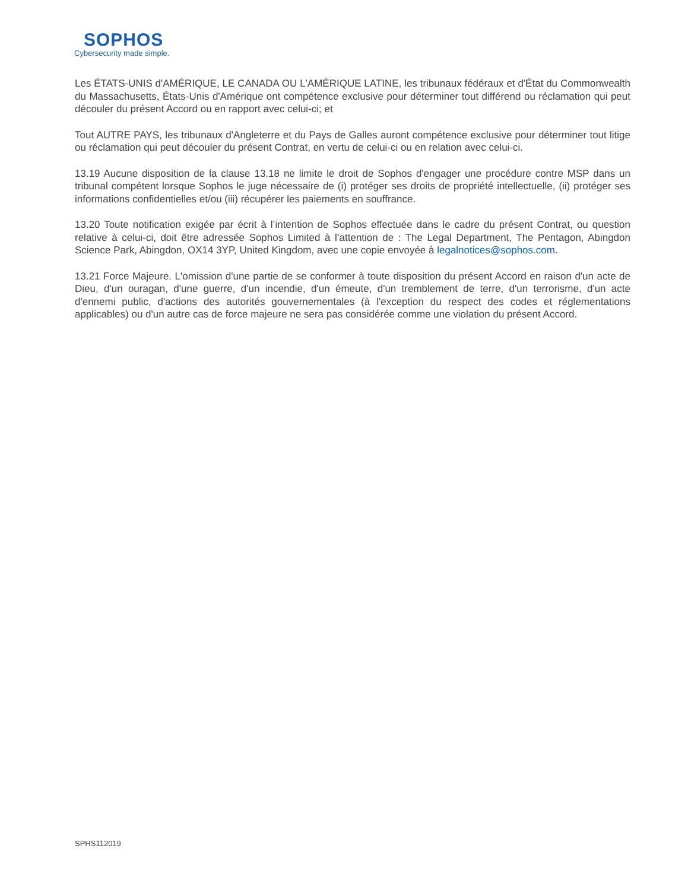SOPHOS
Cybersecurity made simple.
Les ÉTATS-UNIS d'AMÉRIQUE, LE CANADA OU L'AMÉRIQUE LATINE, les tribunaux fédéraux et d'État du Commonwealth du Massachusetts, États-Unis d'Amérique ont compétence exclusive pour déterminer tout différend ou réclamation qui peut découler du présent Accord ou en rapport avec celui-ci; et
Tout AUTRE PAYS, les tribunaux d'Angleterre et du Pays de Galles auront compétence exclusive pour déterminer tout litige ou réclamation qui peut découler du présent Contrat, en vertu de celui-ci ou en relation avec celui-ci.
13.19 Aucune disposition de la clause 13.18 ne limite le droit de Sophos d'engager une procédure contre MSP dans un tribunal compétent lorsque Sophos le juge nécessaire de (i) protéger ses droits de propriété intellectuelle, (ii) protéger ses informations confidentielles et/ou (iii) récupérer les paiements en souffrance.
13.20 Toute notification exigée par écrit à l’intention de Sophos effectuée dans le cadre du présent Contrat, ou question relative à celui-ci, doit être adressée Sophos Limited à l’attention de : The Legal Department, The Pentagon, Abingdon Science Park, Abingdon, OX14 3YP, United Kingdom, avec une copie envoyée à legalnotices@sophos.com.
13.21 Force Majeure. L'omission d'une partie de se conformer à toute disposition du présent Accord en raison d'un acte de Dieu, d'un ouragan, d'une guerre, d'un incendie, d'un émeute, d'un tremblement de terre, d'un terrorisme, d'un acte d'ennemi public, d'actions des autorités gouvernementales (à l'exception du respect des codes et réglementations applicables) ou d'un autre cas de force majeure ne sera pas considérée comme une violation du présent Accord.
SPHS112019